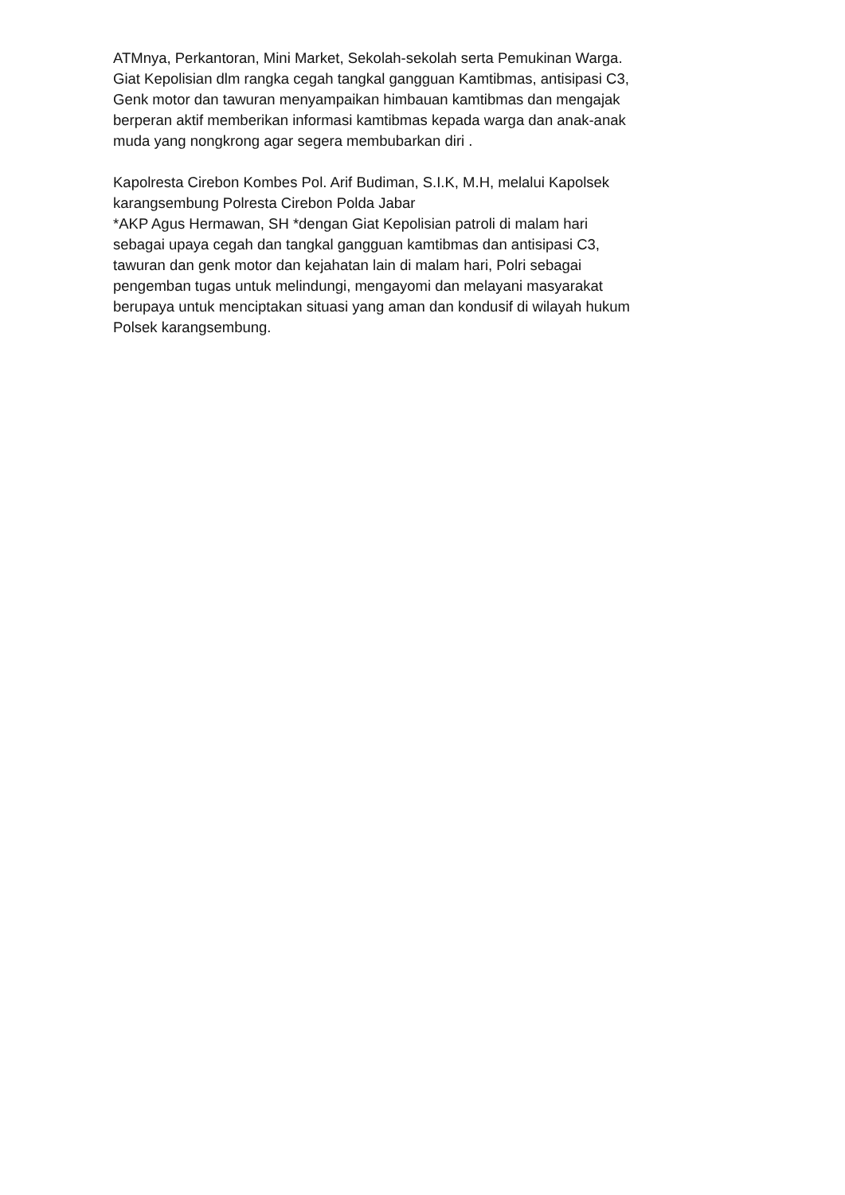ATMnya, Perkantoran, Mini Market, Sekolah-sekolah serta Pemukinan Warga. Giat Kepolisian dlm rangka cegah tangkal gangguan Kamtibmas, antisipasi C3, Genk motor dan tawuran menyampaikan himbauan kamtibmas dan mengajak berperan aktif memberikan informasi kamtibmas kepada warga dan anak-anak muda yang nongkrong agar segera membubarkan diri .
Kapolresta Cirebon Kombes Pol. Arif Budiman, S.I.K, M.H, melalui Kapolsek karangsembung Polresta Cirebon Polda Jabar *AKP Agus Hermawan, SH *dengan Giat Kepolisian patroli di malam hari sebagai upaya cegah dan tangkal gangguan kamtibmas dan antisipasi C3, tawuran dan genk motor dan kejahatan lain di malam hari, Polri sebagai pengemban tugas untuk melindungi, mengayomi dan melayani masyarakat berupaya untuk menciptakan situasi yang aman dan kondusif di wilayah hukum Polsek karangsembung.